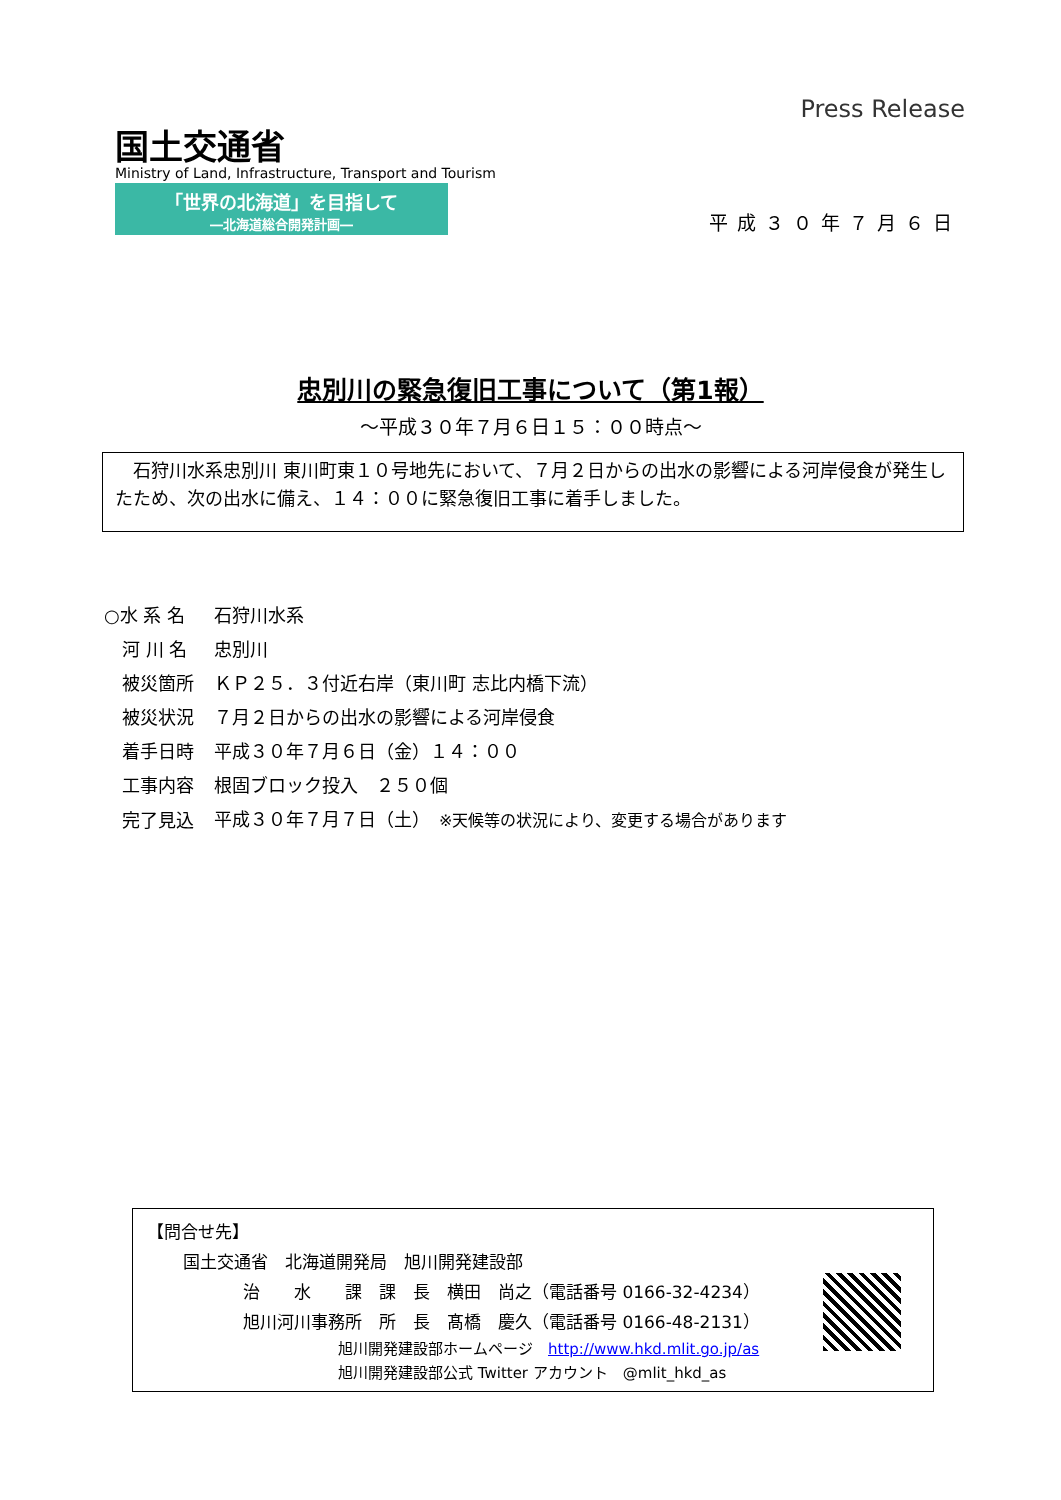Press Release
国土交通省
Ministry of Land, Infrastructure, Transport and Tourism
「世界の北海道」を目指して
―北海道総合開発計画―
平成３０年７月６日
忠別川の緊急復旧工事について（第1報）
～平成３０年７月６日１５：００時点～
　石狩川水系忠別川 東川町東１０号地先において、７月２日からの出水の影響による河岸侵食が発生したため、次の出水に備え、１４：００に緊急復旧工事に着手しました。
| ○水 系 名 | 石狩川水系 |
| 河 川 名 | 忠別川 |
| 被災箇所 | ＫＰ２５．３付近右岸（東川町 志比内橋下流） |
| 被災状況 | ７月２日からの出水の影響による河岸侵食 |
| 着手日時 | 平成３０年７月６日（金）１４：００ |
| 工事内容 | 根固ブロック投入 ２５０個 |
| 完了見込 | 平成３０年７月７日（土） ※天候等の状況により、変更する場合があります |
【問合せ先】
国土交通省　北海道開発局　旭川開発建設部
治　　水　　課　課　長　横田　尚之（電話番号 0166-32-4234）
旭川河川事務所　所　長　髙橋　慶久（電話番号 0166-48-2131）
旭川開発建設部ホームページ　http://www.hkd.mlit.go.jp/as
旭川開発建設部公式 Twitter アカウント　@mlit_hkd_as